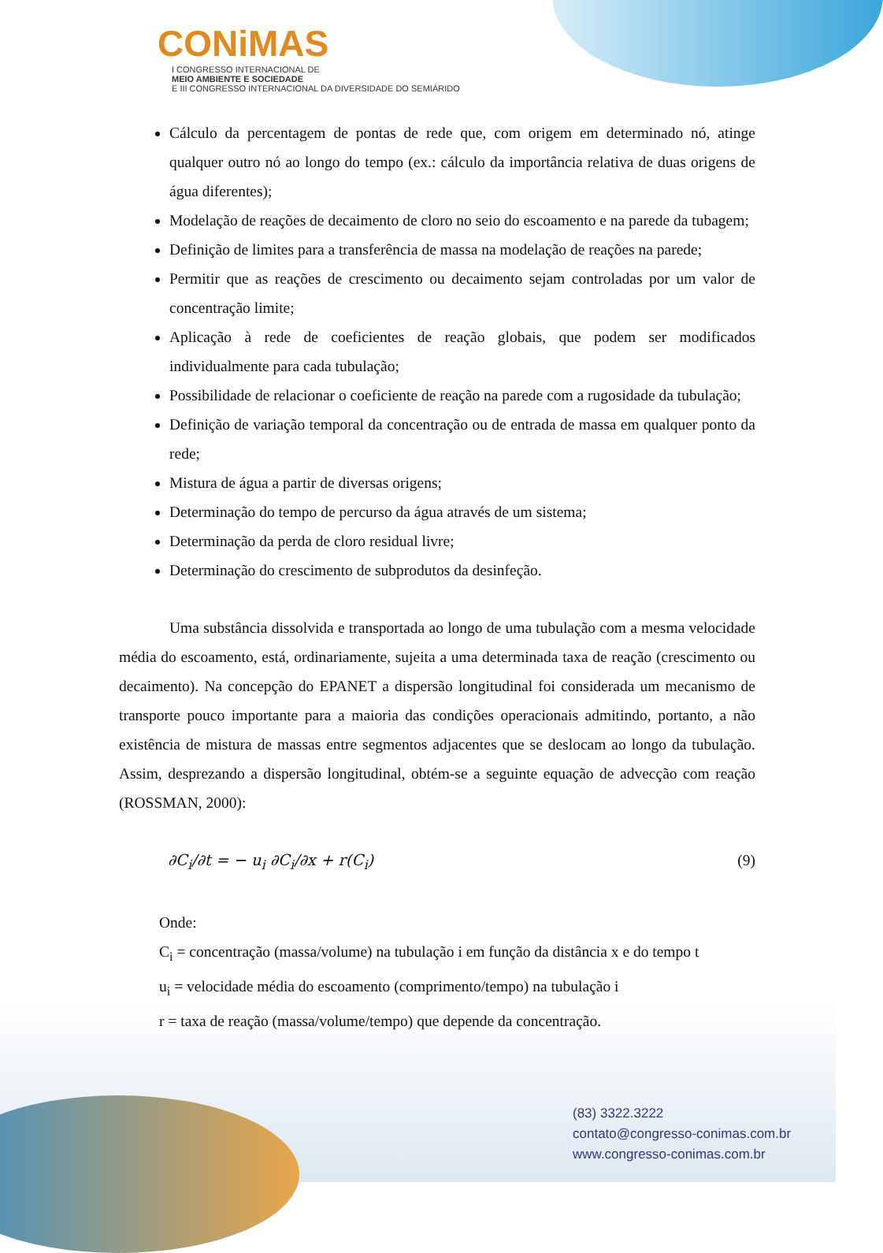CONiMAS
I CONGRESSO INTERNACIONAL DE
MEIO AMBIENTE E SOCIEDADE
E III CONGRESSO INTERNACIONAL DA DIVERSIDADE DO SEMIÁRIDO
Cálculo da percentagem de pontas de rede que, com origem em determinado nó, atinge qualquer outro nó ao longo do tempo (ex.: cálculo da importância relativa de duas origens de água diferentes);
Modelação de reações de decaimento de cloro no seio do escoamento e na parede da tubagem;
Definição de limites para a transferência de massa na modelação de reações na parede;
Permitir que as reações de crescimento ou decaimento sejam controladas por um valor de concentração limite;
Aplicação à rede de coeficientes de reação globais, que podem ser modificados individualmente para cada tubulação;
Possibilidade de relacionar o coeficiente de reação na parede com a rugosidade da tubulação;
Definição de variação temporal da concentração ou de entrada de massa em qualquer ponto da rede;
Mistura de água a partir de diversas origens;
Determinação do tempo de percurso da água através de um sistema;
Determinação da perda de cloro residual livre;
Determinação do crescimento de subprodutos da desinfeção.
Uma substância dissolvida e transportada ao longo de uma tubulação com a mesma velocidade média do escoamento, está, ordinariamente, sujeita a uma determinada taxa de reação (crescimento ou decaimento). Na concepção do EPANET a dispersão longitudinal foi considerada um mecanismo de transporte pouco importante para a maioria das condições operacionais admitindo, portanto, a não existência de mistura de massas entre segmentos adjacentes que se deslocam ao longo da tubulação. Assim, desprezando a dispersão longitudinal, obtém-se a seguinte equação de advecção com reação (ROSSMAN, 2000):
∂C<sub>i</sub>/∂t = − u<sub>i</sub> ∂C<sub>i</sub>/∂x + r(C<sub>i</sub>) (9)
Onde:
C<sub>i</sub> = concentração (massa/volume) na tubulação i em função da distância x e do tempo t
u<sub>i</sub> = velocidade média do escoamento (comprimento/tempo) na tubulação i
r = taxa de reação (massa/volume/tempo) que depende da concentração.
(83) 3322.3222
contato@congresso-conimas.com.br
www.congresso-conimas.com.br